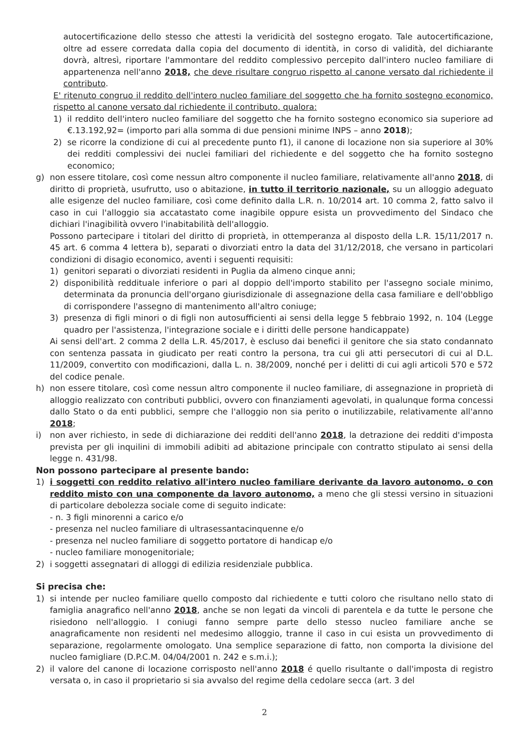autocertificazione dello stesso che attesti la veridicità del sostegno erogato. Tale autocertificazione, oltre ad essere corredata dalla copia del documento di identità, in corso di validità, del dichiarante dovrà, altresì, riportare l'ammontare del reddito complessivo percepito dall'intero nucleo familiare di appartenenza nell'anno 2018, che deve risultare congruo rispetto al canone versato dal richiedente il contributo.
E' ritenuto congruo il reddito dell'intero nucleo familiare del soggetto che ha fornito sostegno economico, rispetto al canone versato dal richiedente il contributo, qualora:
1) il reddito dell'intero nucleo familiare del soggetto che ha fornito sostegno economico sia superiore ad €.13.192,92= (importo pari alla somma di due pensioni minime INPS – anno 2018);
2) se ricorre la condizione di cui al precedente punto f1), il canone di locazione non sia superiore al 30% dei redditi complessivi dei nuclei familiari del richiedente e del soggetto che ha fornito sostegno economico;
g) non essere titolare, così come nessun altro componente il nucleo familiare, relativamente all'anno 2018, di diritto di proprietà, usufrutto, uso o abitazione, in tutto il territorio nazionale, su un alloggio adeguato alle esigenze del nucleo familiare, così come definito dalla L.R. n. 10/2014 art. 10 comma 2, fatto salvo il caso in cui l'alloggio sia accatastato come inagibile oppure esista un provvedimento del Sindaco che dichiari l'inagibilità ovvero l'inabitabilità dell'alloggio.
Possono partecipare i titolari del diritto di proprietà, in ottemperanza al disposto della L.R. 15/11/2017 n. 45 art. 6 comma 4 lettera b), separati o divorziati entro la data del 31/12/2018, che versano in particolari condizioni di disagio economico, aventi i seguenti requisiti:
1) genitori separati o divorziati residenti in Puglia da almeno cinque anni;
2) disponibilità reddituale inferiore o pari al doppio dell'importo stabilito per l'assegno sociale minimo, determinata da pronuncia dell'organo giurisdizionale di assegnazione della casa familiare e dell'obbligo di corrispondere l'assegno di mantenimento all'altro coniuge;
3) presenza di figli minori o di figli non autosufficienti ai sensi della legge 5 febbraio 1992, n. 104 (Legge quadro per l'assistenza, l'integrazione sociale e i diritti delle persone handicappate)
Ai sensi dell'art. 2 comma 2 della L.R. 45/2017, è escluso dai benefici il genitore che sia stato condannato con sentenza passata in giudicato per reati contro la persona, tra cui gli atti persecutori di cui al D.L. 11/2009, convertito con modificazioni, dalla L. n. 38/2009, nonché per i delitti di cui agli articoli 570 e 572 del codice penale.
h) non essere titolare, così come nessun altro componente il nucleo familiare, di assegnazione in proprietà di alloggio realizzato con contributi pubblici, ovvero con finanziamenti agevolati, in qualunque forma concessi dallo Stato o da enti pubblici, sempre che l'alloggio non sia perito o inutilizzabile, relativamente all'anno 2018;
i) non aver richiesto, in sede di dichiarazione dei redditi dell'anno 2018, la detrazione dei redditi d'imposta prevista per gli inquilini di immobili adibiti ad abitazione principale con contratto stipulato ai sensi della legge n. 431/98.
Non possono partecipare al presente bando:
1) i soggetti con reddito relativo all'intero nucleo familiare derivante da lavoro autonomo, o con reddito misto con una componente da lavoro autonomo, a meno che gli stessi versino in situazioni di particolare debolezza sociale come di seguito indicate:
- n. 3 figli minorenni a carico e/o
- presenza nel nucleo familiare di ultrasessantacinquenne e/o
- presenza nel nucleo familiare di soggetto portatore di handicap e/o
- nucleo familiare monogenitoriale;
2) i soggetti assegnatari di alloggi di edilizia residenziale pubblica.
Si precisa che:
1) si intende per nucleo familiare quello composto dal richiedente e tutti coloro che risultano nello stato di famiglia anagrafico nell'anno 2018, anche se non legati da vincoli di parentela e da tutte le persone che risiedono nell'alloggio. I coniugi fanno sempre parte dello stesso nucleo familiare anche se anagraficamente non residenti nel medesimo alloggio, tranne il caso in cui esista un provvedimento di separazione, regolarmente omologato. Una semplice separazione di fatto, non comporta la divisione del nucleo famigliare (D.P.C.M. 04/04/2001 n. 242 e s.m.i.);
2) il valore del canone di locazione corrisposto nell'anno 2018 é quello risultante o dall'imposta di registro versata o, in caso il proprietario si sia avvalso del regime della cedolare secca (art. 3 del
2